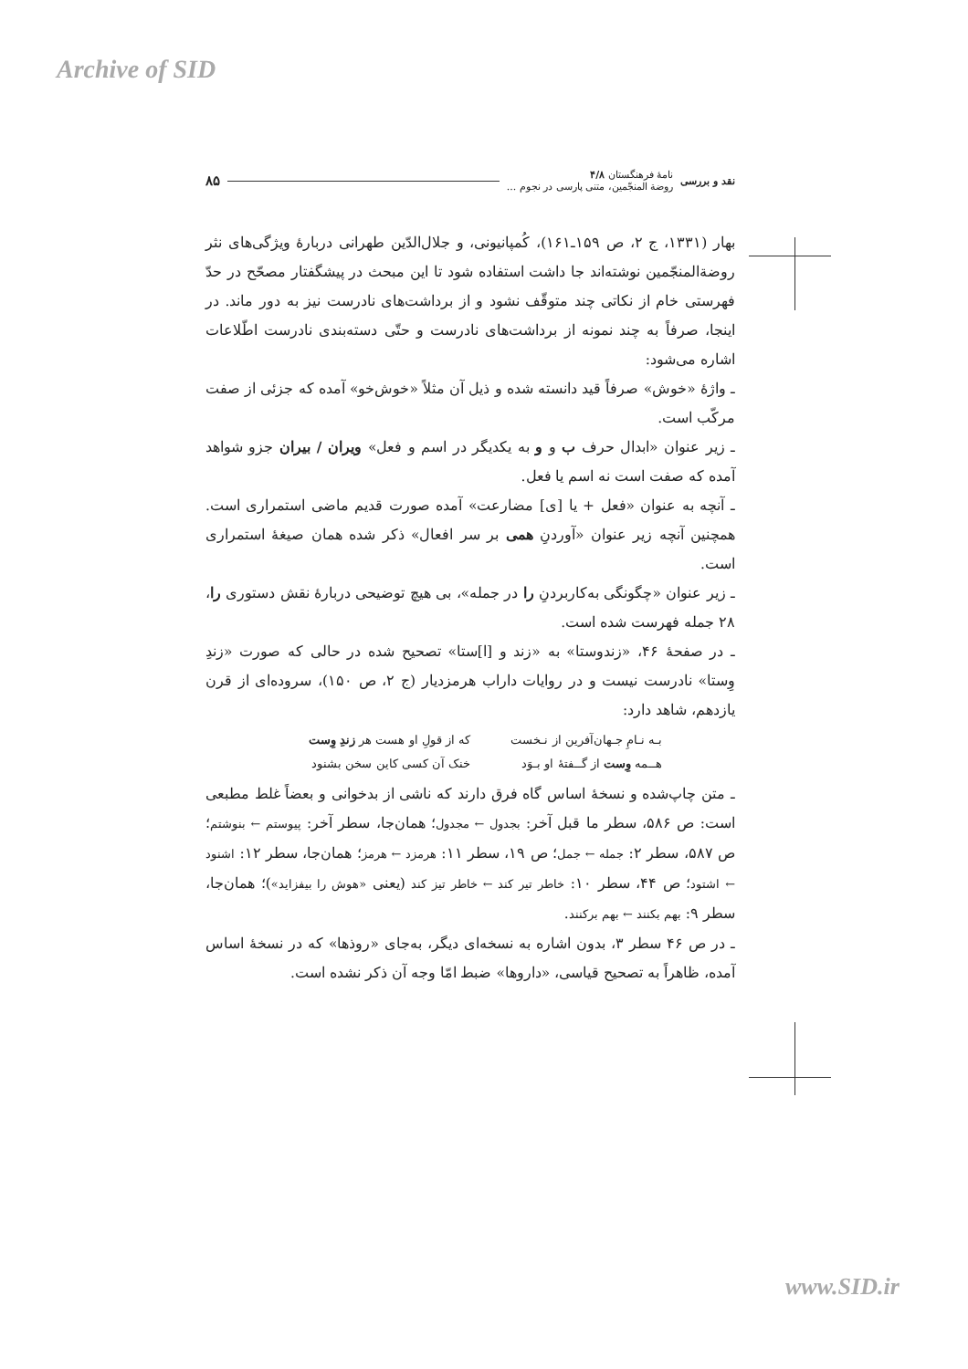Archive of SID
نقد و بررسی
نامهٔ فرهنگستان ۴/۸
روضة المنجّمین، متنی پارسی در نجوم ...
۸۵
بهار (۱۳۳۱، ج ۲، ص ۱۵۹ـ۱۶۱)، کُمپانیونی، و جلال‌الدّین طهرانی دربارهٔ ویژگی‌های نثر روضة‌المنجّمین نوشته‌اند جا داشت استفاده شود تا این مبحث در پیشگفتار مصحّح در حدّ فهرستی خام از نکاتی چند متوقّف نشود و از برداشت‌های نادرست نیز به دور ماند. در اینجا، صرفاً به چند نمونه از برداشت‌های نادرست و حتّی دسته‌بندی نادرست اطّلاعات اشاره می‌شود:
ـ واژهٔ «خوش» صرفاً قید دانسته شده و ذیل آن مثلاً «خوش‌خو» آمده که جزئی از صفت مرکّب است.
ـ زیر عنوان «ابدال حرف ب و و به یکدیگر در اسم و فعل» ویران / بیران جزو شواهد آمده که صفت است نه اسم یا فعل.
ـ آنچه به عنوان «فعل + یا [ی] مضارعت» آمده صورت قدیم ماضی استمراری است. همچنین آنچه زیر عنوان «آوردنِ همی بر سر افعال» ذکر شده همان صیغهٔ استمراری است.
ـ زیر عنوان «چگونگی به‌کاربردنِ را در جمله»، بی هیچ توضیحی دربارهٔ نقش دستوری را، ۲۸ جمله فهرست شده است.
ـ در صفحهٔ ۴۶، «زندوستا» به «زند و [ا]ستا» تصحیح شده در حالی که صورت «زندِ وِستا» نادرست نیست و در روایات داراب هرمزدیار (ج ۲، ص ۱۵۰)، سروده‌ای از قرن یازدهم، شاهد دارد:
بـه نـامِ جـهان‌آفرین از نـخست که از قولِ او هست هر زندِ وِست هــمه وِست از گــفتهٔ او بـوَد خنک آن کسی کاین سخن بشنود
ـ متن چاپ‌شده و نسخهٔ اساس گاه فرق دارند که ناشی از بدخوانی و بعضاً غلط مطبعی است: ص ۵۸۶، سطر ما قبل آخر: بجدول ← مجدول؛ همان‌جا، سطر آخر: پیوستم ← بنوشتم؛ ص ۵۸۷، سطر ۲: جمله ← جمل؛ ص ۱۹، سطر ۱۱: هرمزد ← هرمز؛ همان‌جا، سطر ۱۲: اشنود ← اشتود؛ ص ۴۴، سطر ۱۰: خاطر تیر کند ← خاطر تیز کند (یعنی «هوش را بیفزاید»)؛ همان‌جا، سطر ۹: بهم بکنند ← بهم برکنند.
ـ در ص ۴۶ سطر ۳، بدون اشاره به نسخه‌ای دیگر، به‌جای «روذها» که در نسخهٔ اساس آمده، ظاهراً به تصحیح قیاسی، «داروها» ضبط امّا وجه آن ذکر نشده است.
www.SID.ir